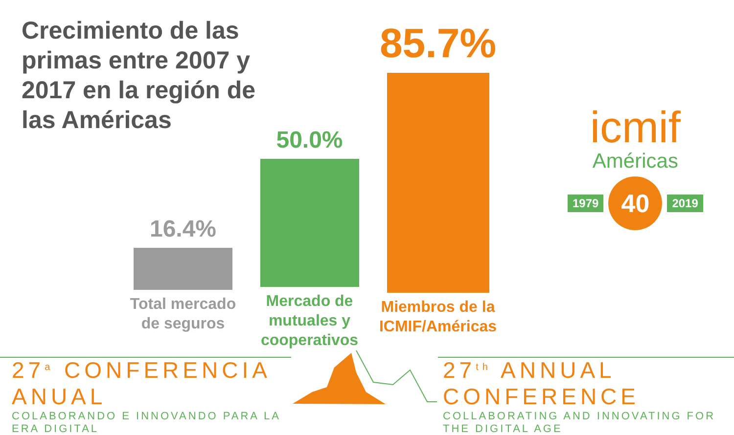Crecimiento de las primas entre 2007 y 2017 en la región de las Américas
16.4%
Total mercado de seguros
50.0%
Mercado de mutuales y cooperativos
85.7%
Miembros de la ICMIF/Américas
icmif
Américas
1979 40 2019
27<sup>a</sup> CONFERENCIA ANUAL
COLABORANDO E INNOVANDO PARA LA ERA DIGITAL
27<sup>th</sup> ANNUAL CONFERENCE
COLLABORATING AND INNOVATING FOR THE DIGITAL AGE